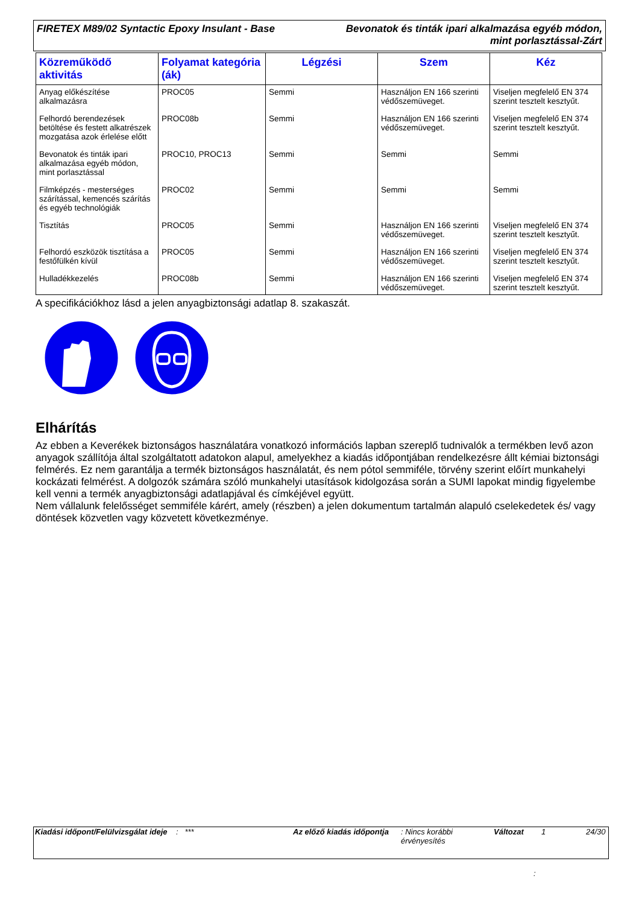FIRETEX M89/02 Syntactic Epoxy Insulant - Base
Bevonatok és tinták ipari alkalmazása egyéb módon,
mint porlasztással-Zárt
| Közreműködő aktivitás | Folyamat kategória (ák) | Légzési | Szem | Kéz |
| --- | --- | --- | --- | --- |
| Anyag előkészítése alkalmazásra | PROC05 | Semmi | Használjon EN 166 szerinti védőszemüveget. | Viseljen megfelelő EN 374 szerint tesztelt kesztyűt. |
| Felhordó berendezések betöltése és festett alkatrészek mozgatása azok érlelése előtt | PROC08b | Semmi | Használjon EN 166 szerinti védőszemüveget. | Viseljen megfelelő EN 374 szerint tesztelt kesztyűt. |
| Bevonatok és tinták ipari alkalmazása egyéb módon, mint porlasztással | PROC10, PROC13 | Semmi | Semmi | Semmi |
| Filmképzés - mesterséges szárítással, kemencés szárítás és egyéb technológiák | PROC02 | Semmi | Semmi | Semmi |
| Tisztítás | PROC05 | Semmi | Használjon EN 166 szerinti védőszemüveget. | Viseljen megfelelő EN 374 szerint tesztelt kesztyűt. |
| Felhordó eszközök tisztítása a festőfülkén kívül | PROC05 | Semmi | Használjon EN 166 szerinti védőszemüveget. | Viseljen megfelelő EN 374 szerint tesztelt kesztyűt. |
| Hulladékkezelés | PROC08b | Semmi | Használjon EN 166 szerinti védőszemüveget. | Viseljen megfelelő EN 374 szerint tesztelt kesztyűt. |
A specifikációkhoz lásd a jelen anyagbiztonsági adatlap 8. szakaszát.
Elhárítás
Az ebben a Keverékek biztonságos használatára vonatkozó információs lapban szereplő tudnivalók a termékben levő azon anyagok szállítója által szolgáltatott adatokon alapul, amelyekhez a kiadás időpontjában rendelkezésre állt kémiai biztonsági felmérés. Ez nem garantálja a termék biztonságos használatát, és nem pótol semmiféle, törvény szerint előírt munkahelyi kockázati felmérést. A dolgozók számára szóló munkahelyi utasítások kidolgozása során a SUMI lapokat mindig figyelembe kell venni a termék anyagbiztonsági adatlapjával és címkéjével együtt.
Nem vállalunk felelősséget semmiféle kárért, amely (részben) a jelen dokumentum tartalmán alapuló cselekedetek és/ vagy döntések közvetlen vagy közvetett következménye.
Kiadási időpont/Felülvizsgálat ideje
: *** Az előző kiadás időpontja
: Nincs korábbi érvényesítés
Változat 1 24/30
: